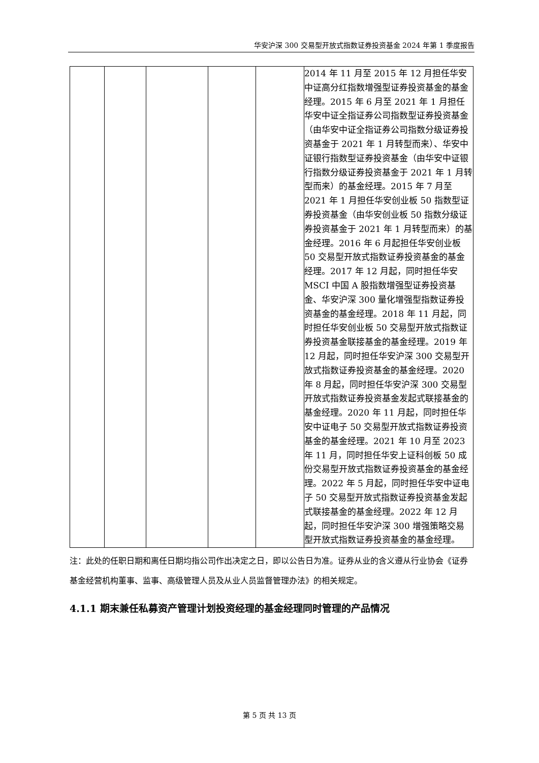华安沪深 300 交易型开放式指数证券投资基金 2024 年第 1 季度报告
| | | | | | 2014 年 11 月至 2015 年 12 月担任华安中证高分红指数增强型证券投资基金的基金经理。2015 年 6 月至 2021 年 1 月担任华安中证全指证券公司指数型证券投资基金（由华安中证全指证券公司指数分级证券投资基金于 2021 年 1 月转型而来）、华安中证银行指数型证券投资基金（由华安中证银行指数分级证券投资基金于 2021 年 1 月转型而来）的基金经理。2015 年 7 月至 2021 年 1 月担任华安创业板 50 指数型证券投资基金（由华安创业板 50 指数分级证券投资基金于 2021 年 1 月转型而来）的基金经理。2016 年 6 月起担任华安创业板 50 交易型开放式指数证券投资基金的基金经理。2017 年 12 月起，同时担任华安 MSCI 中国 A 股指数增强型证券投资基金、华安沪深 300 量化增强型指数证券投资基金的基金经理。2018 年 11 月起，同时担任华安创业板 50 交易型开放式指数证券投资基金联接基金的基金经理。2019 年 12 月起，同时担任华安沪深 300 交易型开放式指数证券投资基金的基金经理。2020 年 8 月起，同时担任华安沪深 300 交易型开放式指数证券投资基金发起式联接基金的基金经理。2020 年 11 月起，同时担任华安中证电子 50 交易型开放式指数证券投资基金的基金经理。2021 年 10 月至 2023 年 11 月，同时担任华安上证科创板 50 成份交易型开放式指数证券投资基金的基金经理。2022 年 5 月起，同时担任华安中证电子 50 交易型开放式指数证券投资基金发起式联接基金的基金经理。2022 年 12 月起，同时担任华安沪深 300 增强策略交易型开放式指数证券投资基金的基金经理。 |
注：此处的任职日期和离任日期均指公司作出决定之日，即以公告日为准。证券从业的含义遵从行业协会《证券基金经营机构董事、监事、高级管理人员及从业人员监督管理办法》的相关规定。
4.1.1 期末兼任私募资产管理计划投资经理的基金经理同时管理的产品情况
第 5 页 共 13 页